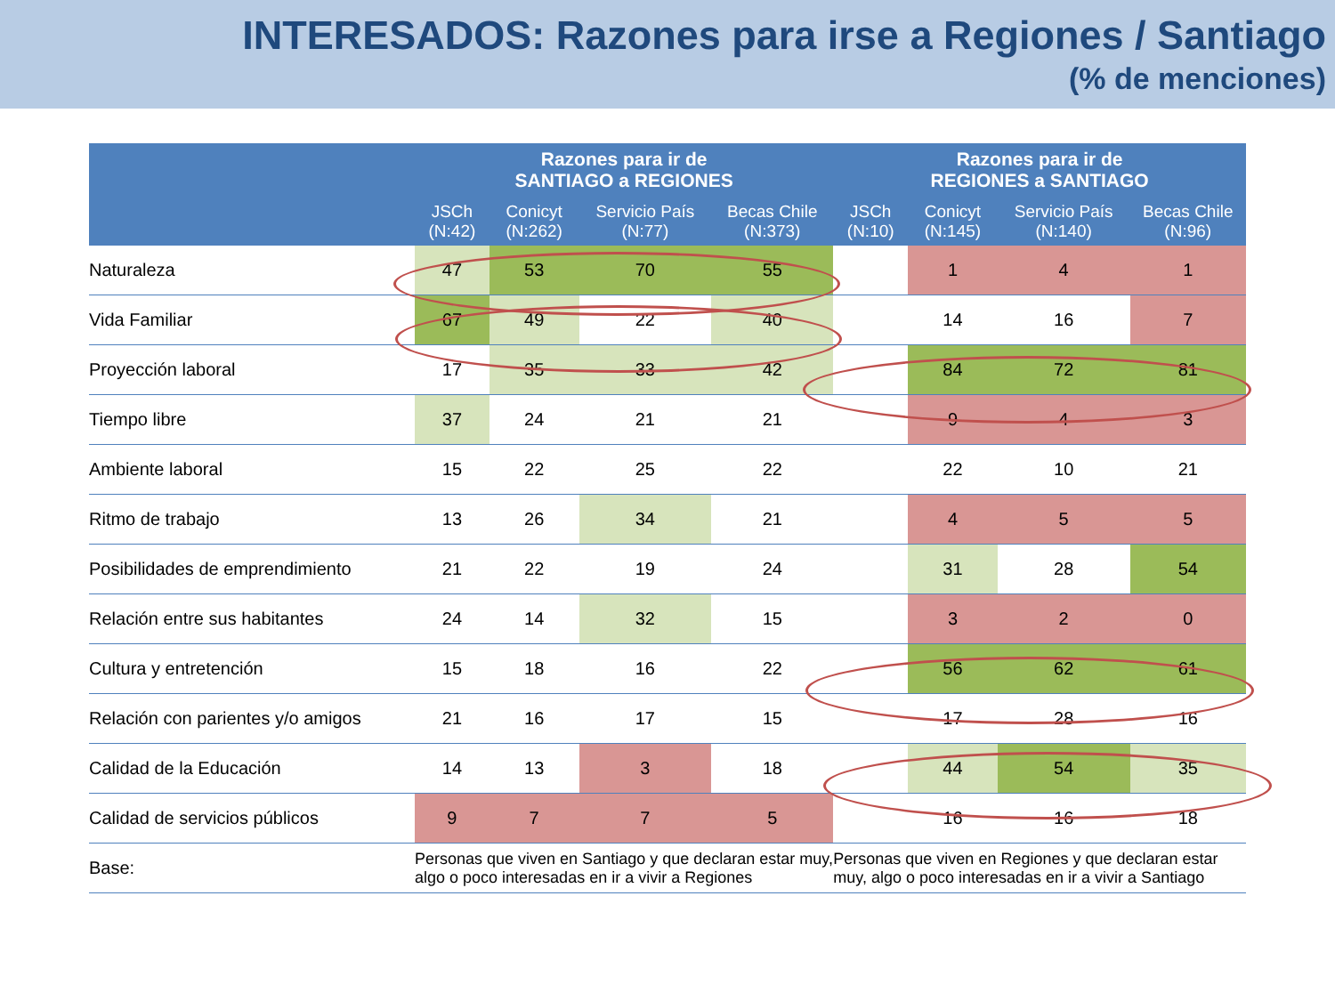INTERESADOS: Razones para irse a Regiones / Santiago
(% de menciones)
| | Razones para ir de SANTIAGO a REGIONES | | | | Razones para ir de REGIONES a SANTIAGO | | | |
| --- | --- | --- | --- | --- | --- | --- | --- | --- |
| | JSCh (N:42) | Conicyt (N:262) | Servicio País (N:77) | Becas Chile (N:373) | JSCh (N:10) | Conicyt (N:145) | Servicio País (N:140) | Becas Chile (N:96) |
| Naturaleza | 47 | 53 | 70 | 55 | | 1 | 4 | 1 |
| Vida Familiar | 67 | 49 | 22 | 40 | | 14 | 16 | 7 |
| Proyección laboral | 17 | 35 | 33 | 42 | | 84 | 72 | 81 |
| Tiempo libre | 37 | 24 | 21 | 21 | | 9 | 4 | 3 |
| Ambiente laboral | 15 | 22 | 25 | 22 | | 22 | 10 | 21 |
| Ritmo de trabajo | 13 | 26 | 34 | 21 | | 4 | 5 | 5 |
| Posibilidades de emprendimiento | 21 | 22 | 19 | 24 | | 31 | 28 | 54 |
| Relación entre sus habitantes | 24 | 14 | 32 | 15 | | 3 | 2 | 0 |
| Cultura y entretención | 15 | 18 | 16 | 22 | | 56 | 62 | 61 |
| Relación con parientes y/o amigos | 21 | 16 | 17 | 15 | | 17 | 28 | 16 |
| Calidad de la Educación | 14 | 13 | 3 | 18 | | 44 | 54 | 35 |
| Calidad de servicios públicos | 9 | 7 | 7 | 5 | | 16 | 16 | 18 |
| Base: | Personas que viven en Santiago y que declaran estar muy, algo o poco interesadas en ir a vivir a Regiones | | | | Personas que viven en Regiones y que declaran estar muy, algo o poco interesadas en ir a vivir a Santiago | | | |